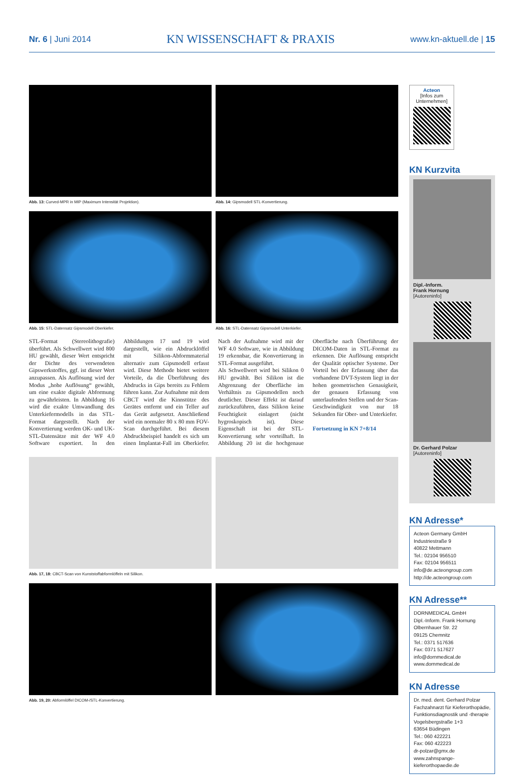Nr. 6 | Juni 2014 KN WISSENSCHAFT & PRAXIS www.kn-aktuell.de | 15
Abb. 13: Curved-MPR in MIP (Maximum Intensität Projektion).
Abb. 14: Gipsmodell STL-Konvertierung.
Abb. 15: STL-Datensatz Gipsmodell Oberkiefer.
Abb. 16: STL-Datensatz Gipsmodell Unterkiefer.
STL-Format (Stereolithografie) überführt. Als Schwellwert wird 800 HU gewählt, dieser Wert entspricht der Dichte des verwendeten Gipswerkstoffes, ggf. ist dieser Wert anzupassen. Als Auflösung wird der Modus „hohe Auflösung“ gewählt, um eine exakte digitale Abformung zu gewährleisten. In Abbildung 16 wird die exakte Umwandlung des Unterkiefermodells in das STL-Format dargestellt. Nach der Konvertierung werden OK- und UK-STL-Datensätze mit der WF 4.0 Software exportiert. In den Abbildungen 17 und 19 wird dargestellt, wie ein Abdrucklöffel mit Silikon-Abformmaterial alternativ zum Gipsmodell erfasst wird. Diese Methode bietet weitere Vorteile, da die Überführung des Abdrucks in Gips bereits zu Fehlern führen kann. Zur Aufnahme mit dem CBCT wird die Kinnstütze des Gerätes entfernt und ein Teller auf das Gerät aufgesetzt. Anschließend wird ein normaler 80 x 80 mm FOV-Scan durchgeführt. Bei diesem Abdruckbeispiel handelt es sich um einen Implantat-Fall im Oberkiefer. Nach der Aufnahme wird mit der WF 4.0 Software, wie in Abbildung 19 erkennbar, die Konvertierung in STL-Format ausgeführt.
Als Schwellwert wird bei Silikon 0 HU gewählt. Bei Silikon ist die Abgrenzung der Oberfläche im Verhältnis zu Gipsmodellen noch deutlicher. Dieser Effekt ist darauf zurückzuführen, dass Silikon keine Feuchtigkeit einlagert (nicht hygroskopisch ist). Diese Eigenschaft ist bei der STL-Konvertierung sehr vorteilhaft. In Abbildung 20 ist die hochgenaue Oberfläche nach Überführung der DICOM-Daten in STL-Format zu erkennen. Die Auflösung entspricht der Qualität optischer Systeme. Der Vorteil bei der Erfassung über das vorhandene DVT-System liegt in der hohen geometrischen Genauigkeit, der genauen Erfassung von unterlaufenden Stellen und der Scan-Geschwindigkeit von nur 18 Sekunden für Ober- und Unterkiefer.
Fortsetzung in KN 7+8/14
Abb. 17, 18: CBCT-Scan von Kunststoffabformlöffeln mit Silikon.
Abb. 19, 20: Abformlöffel DICOM-/STL-Konvertierung.
Acteon
[Infos zum Unternehmen]
KN Kurzvita
Dipl.-Inform.
Frank Hornung
[Autoreninfo]
Dr. Gerhard Polzar
[Autoreninfo]
KN Adresse*
Acteon Germany GmbH
Industriestraße 9
40822 Mettmann
Tel.: 02104 956510
Fax: 02104 956511
info@de.acteongroup.com
http://de.acteongroup.com
KN Adresse**
DORNMEDICAL GmbH
Dipl.-Inform. Frank Hornung
Olbernhauer Str. 22
09125 Chemnitz
Tel.: 0371 517636
Fax: 0371 517627
info@dornmedical.de
www.dornmedical.de
KN Adresse
Dr. med. dent. Gerhard Polzar
Fachzahnarzt für Kieferorthopädie, Funktionsdiagnostik und -therapie
Vogelsbergstraße 1+3
63654 Büdingen
Tel.: 060 422221
Fax: 060 422223
dr-polzar@gmx.de
www.zahnspange-kieferorthopaedie.de